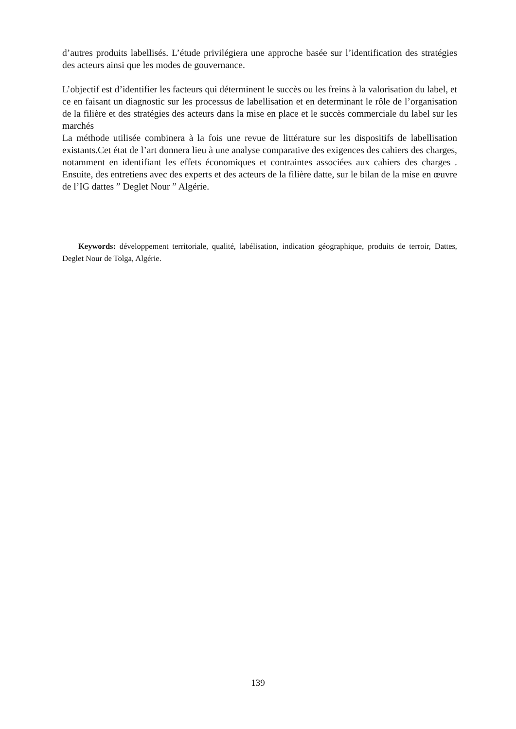d’autres produits labellisés. L’étude privilégiera une approche basée sur l’identification des stratégies des acteurs ainsi que les modes de gouvernance.
L’objectif est d’identifier les facteurs qui déterminent le succès ou les freins à la valorisation du label, et ce en faisant un diagnostic sur les processus de labellisation et en determinant le rôle de l’organisation de la filière et des stratégies des acteurs dans la mise en place et le succès commerciale du label sur les marchés
La méthode utilisée combinera à la fois une revue de littérature sur les dispositifs de labellisation existants.Cet état de l’art donnera lieu à une analyse comparative des exigences des cahiers des charges, notamment en identifiant les effets économiques et contraintes associées aux cahiers des charges . Ensuite, des entretiens avec des experts et des acteurs de la filière datte, sur le bilan de la mise en œuvre de l’IG dattes ” Deglet Nour ” Algérie.
Keywords: développement territoriale, qualité, labélisation, indication géographique, produits de terroir, Dattes, Deglet Nour de Tolga, Algérie.
139